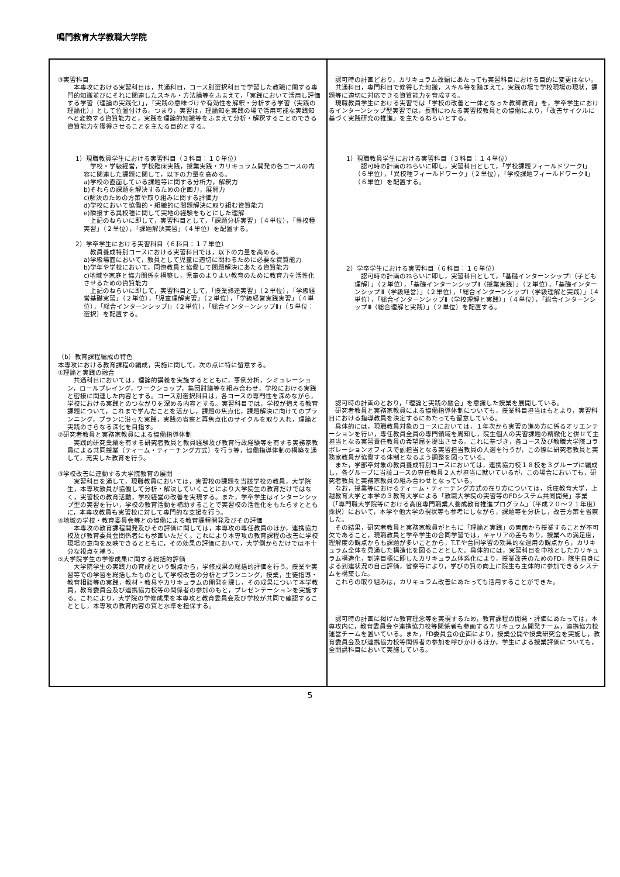鳴門教育大学教職大学院
| ③実習科目 本専攻における実習科目は，共通科目，コース別選択科目で学習した教職に関する専門的知識並びにそれに関連したスキル・方法論等をふまえて，「実践において活用し評価する学習（理論の実践化）」，「実践の意味づけや有効性を解釈・分析する学習（実践の理論化）」として位置付ける。つまり，実習は，理論知を実践の場で活用可能な実践知へと変換する資質能力と，実践を理論的知識等をふまえて分析・解釈することのできる資質能力を獲得させることを主たる目的とする。 1）現職教員学生における実習科目（３科目：１０単位） 学校・学級経営，学校臨床実践，授業実践・カリキュラム開発の各コースの内容に関連した課題に関して，以下の力量を高める。 a)学校の直面している課題等に関する分析力，解釈力 b)それらの課題を解決するための企画力，展開力 c)解決のための方策や取り組みに関する評価力 d)学校において協働的・組織的に問題解決に取り組む資質能力 e)隣接する異校種に関して実地の経験をもとにした理解 上記のねらいに即して，実習科目として，「課題分析実習」（４単位），「異校種実習」（２単位），「課題解決実習」（４単位）を配置する。 2）学卒学生における実習科目（６科目：１７単位） 教員養成特別コースにおける実習科目では，以下の力量を高める。 a)学級場面において，教員として児童に適切に関わるために必要な資質能力 b)学年や学校において，同僚教員と協働して問題解決にあたる資質能力 c)地域や家庭と協力関係を構築し，児童のよりよい教育のために教育力を活性化させるための資質能力 上記のねらいに即して，実習科目として，「授業熟達実習」（２単位），「学級経営基礎実習」（２単位），「児童理解実習」（２単位），「学級経営実践実習」（４単位），「総合インターンシップⅠ」（２単位），「総合インターンシップⅡ」（５単位：選択）を配置する。 （b）教育課程編成の特色 本専攻における教育課程の編成，実施に関して，次の点に特に留意する。 ①理論と実践の融合 共通科目においては，理論的講義を実施するとともに，事例分析，シミュレーション，ロールプレイング，ワークショップ，集団討議等を組み合わせ，学校における実践と密接に関連した内容とする。コース別選択科目は，各コースの専門性を深めながら，学校における実践とのつながりを深める内容とする。実習科目では，学校が抱える教育課題について，これまで学んだことを活かし，課題の焦点化，課題解決に向けてのプランニング，プランに沿った実践，実践の省察と再焦点化のサイクルを取り入れ，理論と実践のさらなる深化を目指す。 ②研究者教員と実務家教員による協働指導体制 実践的研究業績を有する研究者教員と教員経験及び教育行政経験等を有する実務家教員による共同授業（ティーム・ティーチング方式）を行う等，協働指導体制の構築を通して，充実した教育を行う。 ③学校改善に連動する大学院教育の展開 実習科目を通して，現職教員においては，実習校の課題を当該学校の教員，大学院生，本専攻教員が協働して分析・解決していくことにより大学院生の教育だけではなく，実習校の教育活動，学校経営の改善を実現する。また，学卒学生はインターンシップ型の実習を行い，学校の教育活動を補助することで実習校の活性化をもたらすとともに，本専攻教員も実習校に対して専門的な支援を行う。 ④地域の学校・教育委員会等との協働による教育課程開発及びその評価 本専攻の教育課程開発及びその評価に関しては，本専攻の専任教員のほか，連携協力校及び教育委員会関係者にも参画いただく。これにより本専攻の教育課程の改善に学校現場の意向を反映できるとともに，その効果の評価において，大学側からだけでは不十分な視点を補う。 ⑤大学院学生の学修成果に関する総括的評価 大学院学生の実践力の育成という観点から，学修成果の総括的評価を行う。授業や実習等での学習を総括したものとして学校改善の分析とプランニング，授業，生徒指導・教育相談等の実践，教材・教具やカリキュラムの開発を課し，その成果について本学教員，教育委員会及び連携協力校等の関係者の参加のもと，プレゼンテーションを実施する。これにより，大学院の学修成果を本専攻と教育委員会及び学校が共同で確認することとし，本専攻の教育内容の質と水準を担保する。 | 認可時の計画どおり，カリキュラム改編にあたっても実習科目における目的に変更はない。 共通科目，専門科目で修得した知識，スキル等を踏まえて，実践の場で学校現場の現状，課題等に適切に対応できる資質能力を育成する。 現職教員学生における実習では「学校の改善と一体となった教師教育」を，学卒学生におけるインターンシップ型実習では，長期にわたる実習校教員との協働により，「改善サイクルに基づく実践研究の推進」を主たるねらいとする。 1）現職教員学生における実習科目（３科目：１４単位） 認可時の計画のねらいに即し，実習科目として，「学校課題フィールドワークⅠ」（６単位），「異校種フィールドワーク」（２単位），「学校課題フィールドワークⅡ」（６単位）を配置する。 2）学卒学生における実習科目（６科目：１６単位） 認可時の計画のねらいに即し，実習科目として，「基礎インターンシップⅠ（子ども理解）」（２単位），「基礎インターンシップⅡ（授業実践）」（２単位），「基礎インターンシップⅢ（学級経営）」（２単位），「総合インターンシップⅠ（学級理解と実践）」（４単位），「総合インターンシップⅡ（学校理解と実践）」（４単位），「総合インターンシップⅢ（総合理解と実践）」（２単位）を配置する。 認可時の計画のとおり，「理論と実践の融合」を意識した授業を展開している。 研究者教員と実務家教員による協働指導体制についても，授業科目担当はもとより，実習科目における指導教員を決定するにあたっても留意している。 具体的には，現職教員対象のコースにおいては，１年次から実習の進め方に係るオリエンテーションを行い，専任教員全員の専門領域を周知し，院生個人の実習課題の精緻化と併せて主担当となる実習責任教員の希望届を提出させる。これに基づき，各コース及び教職大学院コラボレーションオフィスで副担当となる実習担当教員の人選を行うが，この際に研究者教員と実務家教員が協働する体制となるよう調整を図っている。 また，学部卒対象の教員養成特別コースにおいては，連携協力校１８校を３グループに編成し，各グループに当該コースの専任教員２人が担当に就いているが，この場合においても，研究者教員と実務家教員の組み合わせとなっている。 なお，授業等におけるティーム・ティーチング方式の在り方については，兵庫教育大学，上越教育大学と本学の３教育大学による「教職大学院の実習等のFDシステム共同開発」事業（「専門職大学院等における高度専門職業人養成教育推進プログラム」（平成２０～２１年度）採択）において，本学や他大学の現状等も参考にしながら，課題等を分析し，改善方策を省察した。 その結果，研究者教員と実務家教員がともに「理論と実践」の両面から授業することが不可欠であること，現職教員と学卒学生の合同学習では，キャリアの差もあり，授業への満足度，理解度の観点からも課題が多いことから，T.T.や合同学習の効果的な運用の観点から，カリキュラム全体を見通した構造化を図ることとした。具体的には，実習科目を中核としたカリキュラム構造化，到達目標に即したカリキュラム体系化により，授業改善のためのFD，院生自身による到達状況の自己評価，省察等により，学びの質の向上に院生も主体的に参加できるシステムを構築した。 これらの取り組みは，カリキュラム改善にあたっても活用することができた。 認可時の計画に掲げた教育理念等を実現するため，教育課程の開発・評価にあたっては，本専攻内に，教育委員会や連携協力校等関係者も参画するカリキュラム開発チーム，連携協力校運営チームを置いている。また，FD委員会の企画により，授業公開や授業研究会を実施し，教育委員会及び連携協力校等関係者の参加を呼びかけるほか，学生による授業評価についても，全開講科目において実施している。 |
5